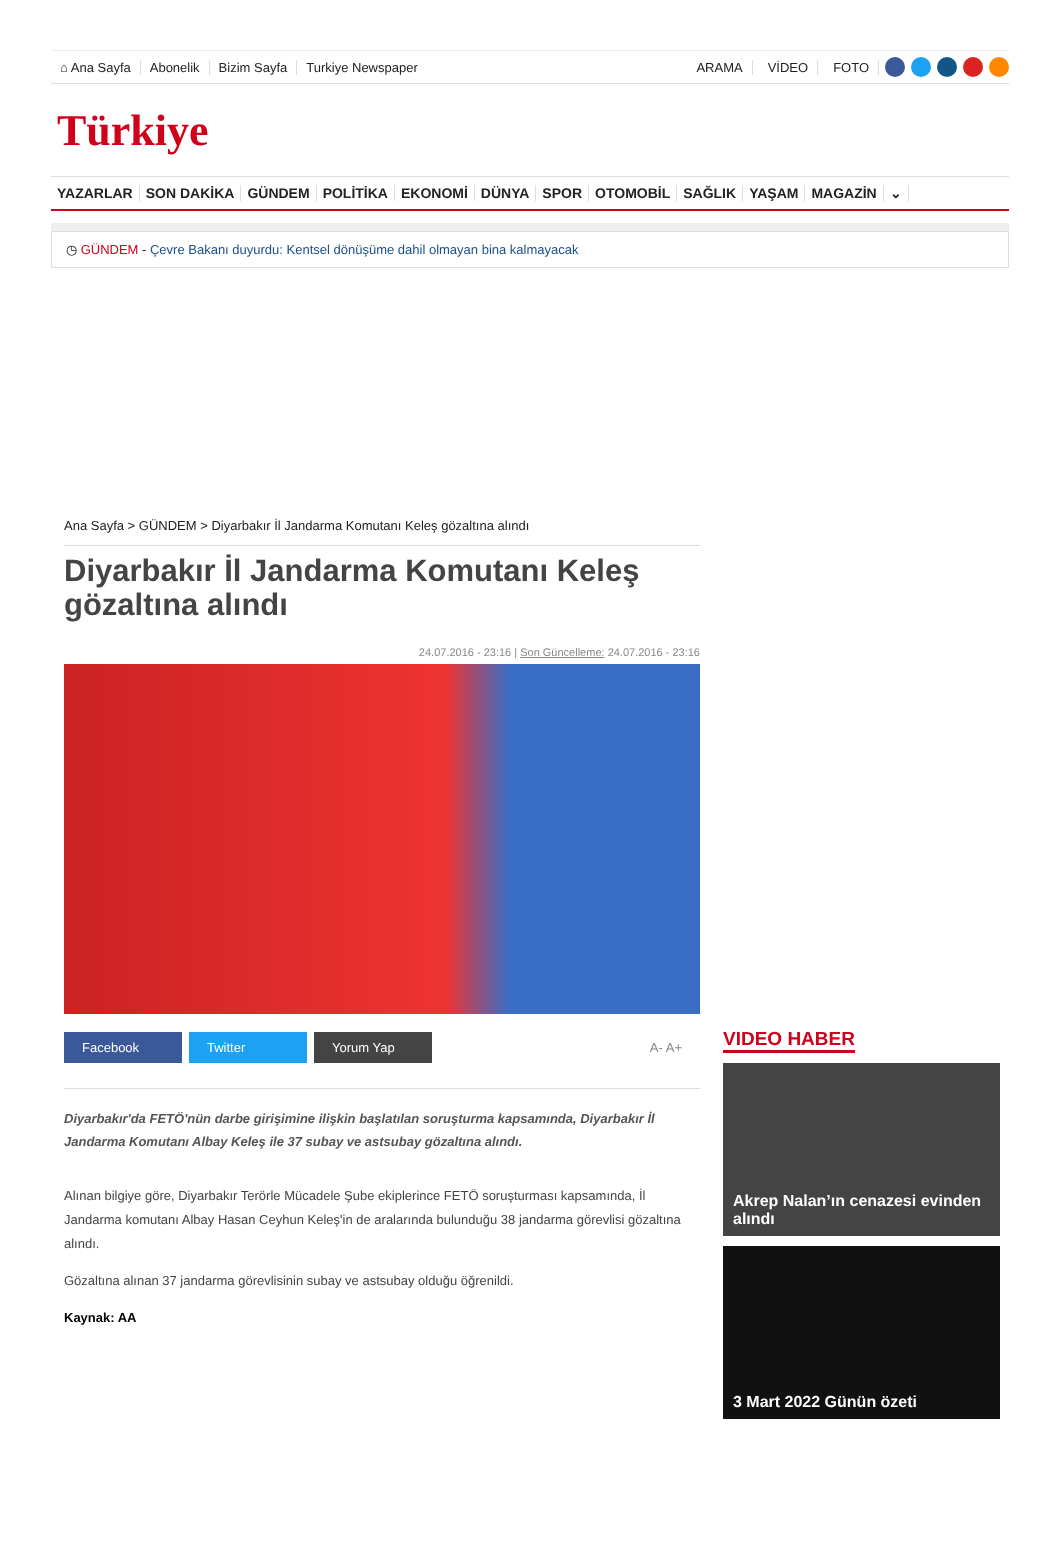⌂ Ana Sayfa Abonelik Bizim Sayfa Turkiye Newspaper ARAMA VİDEO FOTO
Türkiye
YAZARLAR SON DAKİKA GÜNDEM POLİTİKA EKONOMİ DÜNYA SPOR OTOMOBİL SAĞLIK YAŞAM MAGAZİN ⌄
◷ GÜNDEM - Çevre Bakanı duyurdu: Kentsel dönüşüme dahil olmayan bina kalmayacak
Ana Sayfa > GÜNDEM > Diyarbakır İl Jandarma Komutanı Keleş gözaltına alındı
Diyarbakır İl Jandarma Komutanı Keleş gözaltına alındı
24.07.2016 - 23:16 | Son Güncelleme: 24.07.2016 - 23:16
Facebook Twitter Yorum Yap A- A+
Diyarbakır'da FETÖ'nün darbe girişimine ilişkin başlatılan soruşturma kapsamında, Diyarbakır İl Jandarma Komutanı Albay Keleş ile 37 subay ve astsubay gözaltına alındı.
Alınan bilgiye göre, Diyarbakır Terörle Mücadele Şube ekiplerince FETÖ soruşturması kapsamında, İl Jandarma komutanı Albay Hasan Ceyhun Keleş'in de aralarında bulunduğu 38 jandarma görevlisi gözaltına alındı.
Gözaltına alınan 37 jandarma görevlisinin subay ve astsubay olduğu öğrenildi.
Kaynak: AA
VIDEO HABER
Akrep Nalan’ın cenazesi evinden alındı
3 Mart 2022 Günün özeti